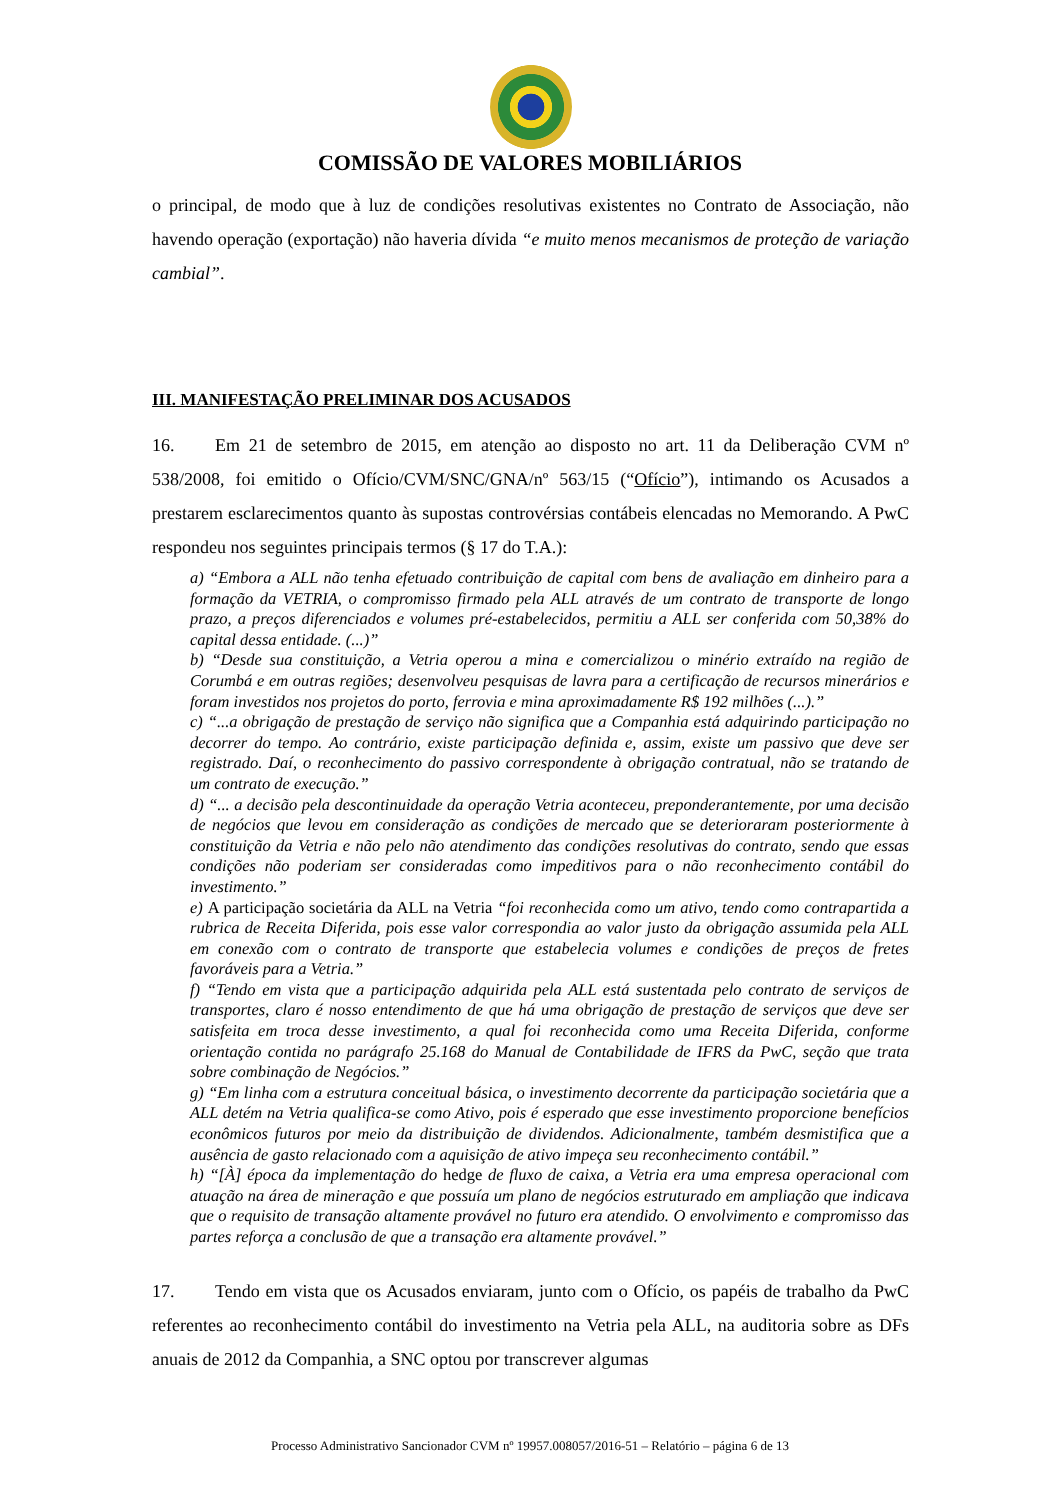COMISSÃO DE VALORES MOBILIÁRIOS
o principal, de modo que à luz de condições resolutivas existentes no Contrato de Associação, não havendo operação (exportação) não haveria dívida “e muito menos mecanismos de proteção de variação cambial”.
III. MANIFESTAÇÃO PRELIMINAR DOS ACUSADOS
16. Em 21 de setembro de 2015, em atenção ao disposto no art. 11 da Deliberação CVM nº 538/2008, foi emitido o Ofício/CVM/SNC/GNA/nº 563/15 (“Ofício”), intimando os Acusados a prestarem esclarecimentos quanto às supostas controvérsias contábeis elencadas no Memorando. A PwC respondeu nos seguintes principais termos (§ 17 do T.A.):
a) “Embora a ALL não tenha efetuado contribuição de capital com bens de avaliação em dinheiro para a formação da VETRIA, o compromisso firmado pela ALL através de um contrato de transporte de longo prazo, a preços diferenciados e volumes pré-estabelecidos, permitiu a ALL ser conferida com 50,38% do capital dessa entidade. (...)”
b) “Desde sua constituição, a Vetria operou a mina e comercializou o minério extraído na região de Corumbá e em outras regiões; desenvolveu pesquisas de lavra para a certificação de recursos minerários e foram investidos nos projetos do porto, ferrovia e mina aproximadamente R$ 192 milhões (...).”
c) “...a obrigação de prestação de serviço não significa que a Companhia está adquirindo participação no decorrer do tempo. Ao contrário, existe participação definida e, assim, existe um passivo que deve ser registrado. Daí, o reconhecimento do passivo correspondente à obrigação contratual, não se tratando de um contrato de execução.”
d) “... a decisão pela descontinuidade da operação Vetria aconteceu, preponderantemente, por uma decisão de negócios que levou em consideração as condições de mercado que se deterioraram posteriormente à constituição da Vetria e não pelo não atendimento das condições resolutivas do contrato, sendo que essas condições não poderiam ser consideradas como impeditivos para o não reconhecimento contábil do investimento.”
e) A participação societária da ALL na Vetria “foi reconhecida como um ativo, tendo como contrapartida a rubrica de Receita Diferida, pois esse valor correspondia ao valor justo da obrigação assumida pela ALL em conexão com o contrato de transporte que estabelecia volumes e condições de preços de fretes favoráveis para a Vetria.”
f) “Tendo em vista que a participação adquirida pela ALL está sustentada pelo contrato de serviços de transportes, claro é nosso entendimento de que há uma obrigação de prestação de serviços que deve ser satisfeita em troca desse investimento, a qual foi reconhecida como uma Receita Diferida, conforme orientação contida no parágrafo 25.168 do Manual de Contabilidade de IFRS da PwC, seção que trata sobre combinação de Negócios.”
g) “Em linha com a estrutura conceitual básica, o investimento decorrente da participação societária que a ALL detém na Vetria qualifica-se como Ativo, pois é esperado que esse investimento proporcione benefícios econômicos futuros por meio da distribuição de dividendos. Adicionalmente, também desmistifica que a ausência de gasto relacionado com a aquisição de ativo impeça seu reconhecimento contábil.”
h) “[À] época da implementação do hedge de fluxo de caixa, a Vetria era uma empresa operacional com atuação na área de mineração e que possuía um plano de negócios estruturado em ampliação que indicava que o requisito de transação altamente provável no futuro era atendido. O envolvimento e compromisso das partes reforça a conclusão de que a transação era altamente provável.”
17. Tendo em vista que os Acusados enviaram, junto com o Ofício, os papéis de trabalho da PwC referentes ao reconhecimento contábil do investimento na Vetria pela ALL, na auditoria sobre as DFs anuais de 2012 da Companhia, a SNC optou por transcrever algumas
Processo Administrativo Sancionador CVM nº 19957.008057/2016-51 – Relatório – página 6 de 13